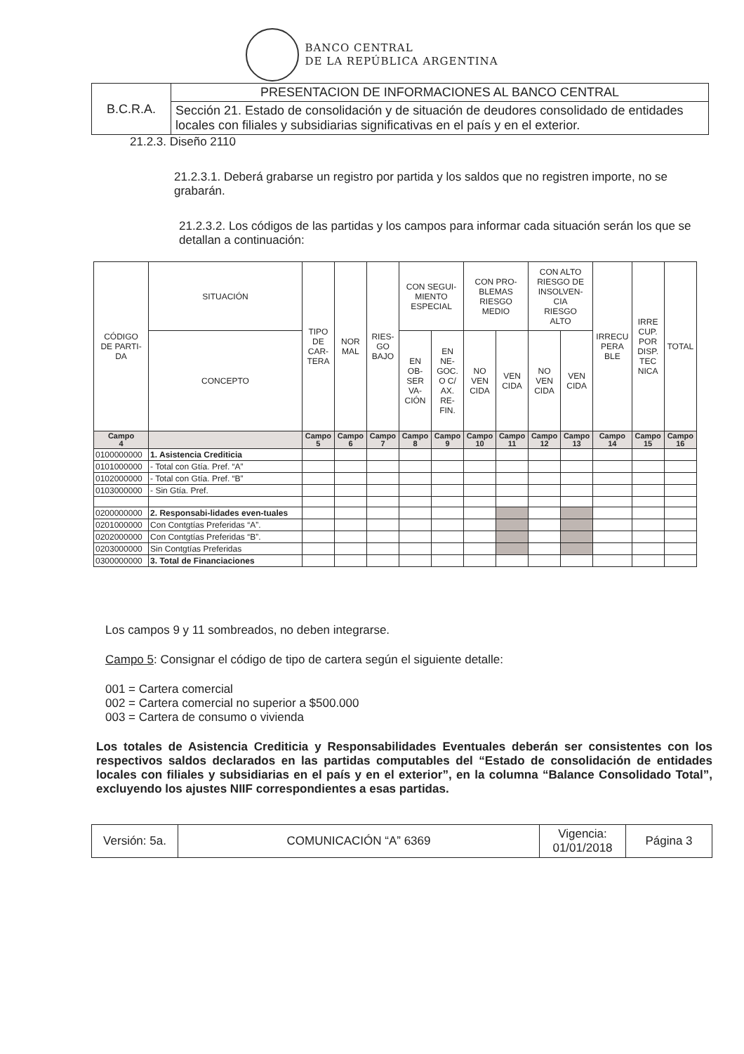BANCO CENTRAL
DE LA REPÚBLICA ARGENTINA
| B.C.R.A. | PRESENTACION DE INFORMACIONES AL BANCO CENTRAL |
| | Sección 21. Estado de consolidación y de situación de deudores consolidado de entidades locales con filiales y subsidiarias significativas en el país y en el exterior. |
21.2.3. Diseño 2110
21.2.3.1. Deberá grabarse un registro por partida y los saldos que no registren importe, no se grabarán.
21.2.3.2. Los códigos de las partidas y los campos para informar cada situación serán los que se detallan a continuación:
| CÓDIGO DE PARTI- DA | SITUACIÓN | TIPO DE CAR- TERA | NOR MAL | RIES- GO BAJO | CON SEGUI- MIENTO ESPECIAL | | CON PRO- BLEMAS RIESGO MEDIO | | CON ALTO RIESGO DE INSOLVEN- CIA RIESGO ALTO | | IRRECU PERA BLE | IRRE CUP. POR DISP. TEC NICA | TOTAL |
| | CONCEPTO | | | | EN OB- SER VA- CIÓN | EN NE- GOC. O C/ AX. RE- FIN. | NO VEN CIDA | VEN CIDA | NO VEN CIDA | VEN CIDA | | | |
| Campo 4 | | Campo 5 | Campo 6 | Campo 7 | Campo 8 | Campo 9 | Campo 10 | Campo 11 | Campo 12 | Campo 13 | Campo 14 | Campo 15 | Campo 16 |
| 0100000000 | 1. Asistencia Crediticia | | | | | | | | | | | | |
| 0101000000 | - Total con Gtía. Pref. “A” | | | | | | | | | | | | |
| 0102000000 | - Total con Gtía. Pref. “B” | | | | | | | | | | | | |
| 0103000000 | - Sin Gtía. Pref. | | | | | | | | | | | | |
| 0200000000 | 2. Responsabi-lidades even-tuales | | | | | | | | | | | | |
| 0201000000 | Con Contgtías Preferidas “A”. | | | | | | | | | | | | |
| 0202000000 | Con Contgtías Preferidas “B”. | | | | | | | | | | | | |
| 0203000000 | Sin Contgtías Preferidas | | | | | | | | | | | | |
| 0300000000 | 3. Total de Financiaciones | | | | | | | | | | | | |
Los campos 9 y 11 sombreados, no deben integrarse.
Campo 5: Consignar el código de tipo de cartera según el siguiente detalle:
001 = Cartera comercial
002 = Cartera comercial no superior a $500.000
003 = Cartera de consumo o vivienda
Los totales de Asistencia Crediticia y Responsabilidades Eventuales deberán ser consistentes con los respectivos saldos declarados en las partidas computables del “Estado de consolidación de entidades locales con filiales y subsidiarias en el país y en el exterior”, en la columna “Balance Consolidado Total”, excluyendo los ajustes NIIF correspondientes a esas partidas.
| Versión: 5a. | COMUNICACIÓN “A” 6369 | Vigencia: 01/01/2018 | Página 3 |